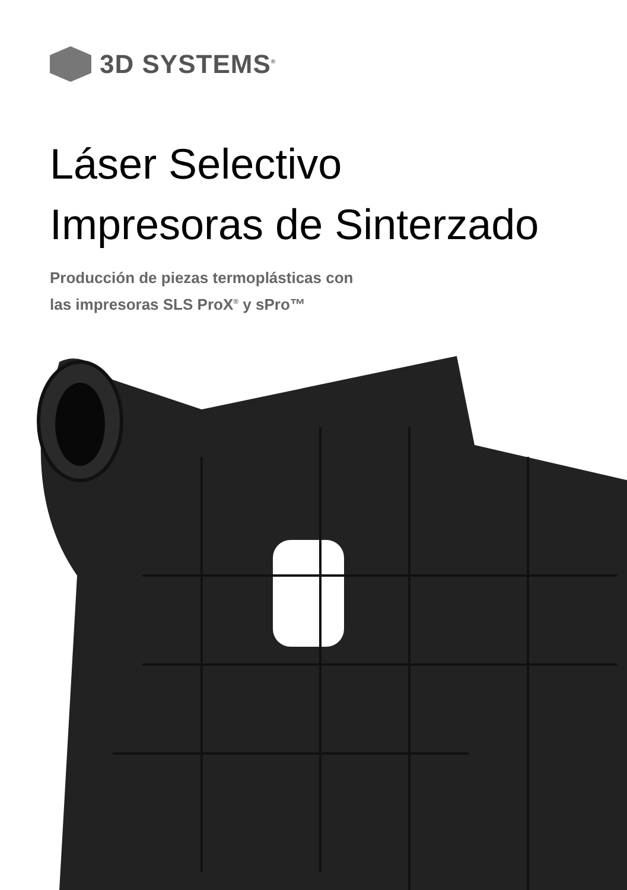3D SYSTEMS<sup>®</sup>
Láser Selectivo
Impresoras de Sinterzado
Producción de piezas termoplásticas con
las impresoras SLS ProX<sup>®</sup> y sPro™